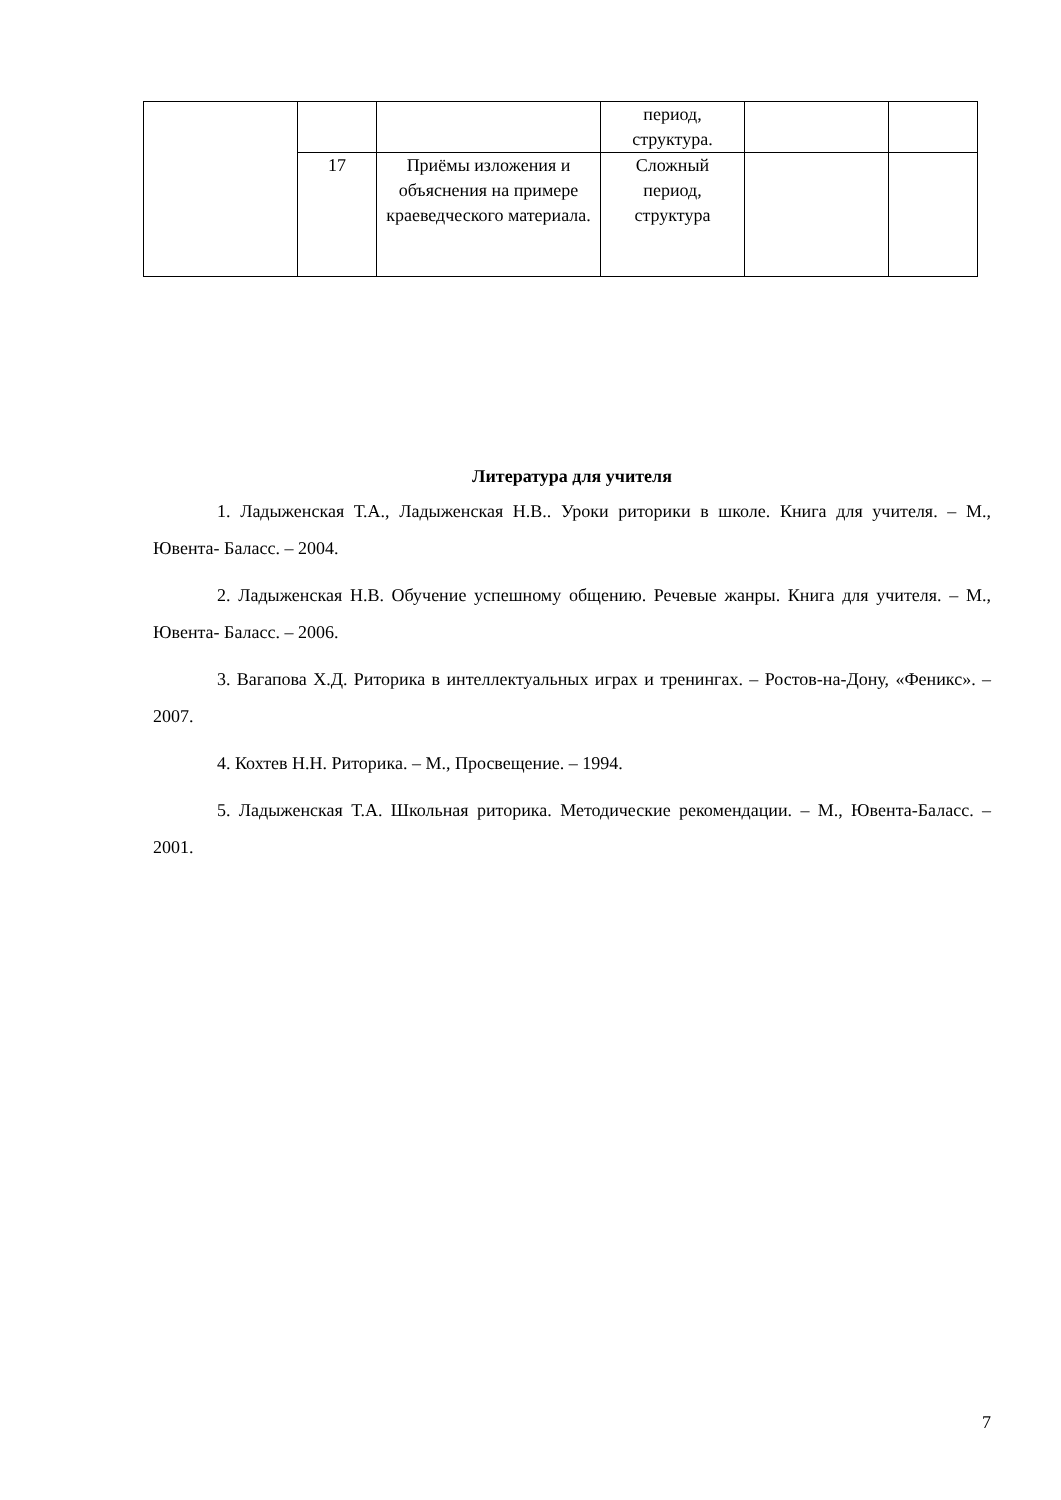| | | | период, структура. | | |
| | 17 | Приёмы изложения и объяснения на примере краеведческого материала. | Сложный период, структура | | |
Литература для учителя
1. Ладыженская Т.А., Ладыженская Н.В.. Уроки риторики в школе. Книга для учителя. – М., Ювента- Баласс. – 2004.
2. Ладыженская Н.В. Обучение успешному общению. Речевые жанры. Книга для учителя. – М., Ювента- Баласс. – 2006.
3. Вагапова Х.Д. Риторика в интеллектуальных играх и тренингах. – Ростов-на-Дону, «Феникс». – 2007.
4. Кохтев Н.Н. Риторика. – М., Просвещение. – 1994.
5. Ладыженская Т.А. Школьная риторика. Методические рекомендации. – М., Ювента-Баласс. – 2001.
7